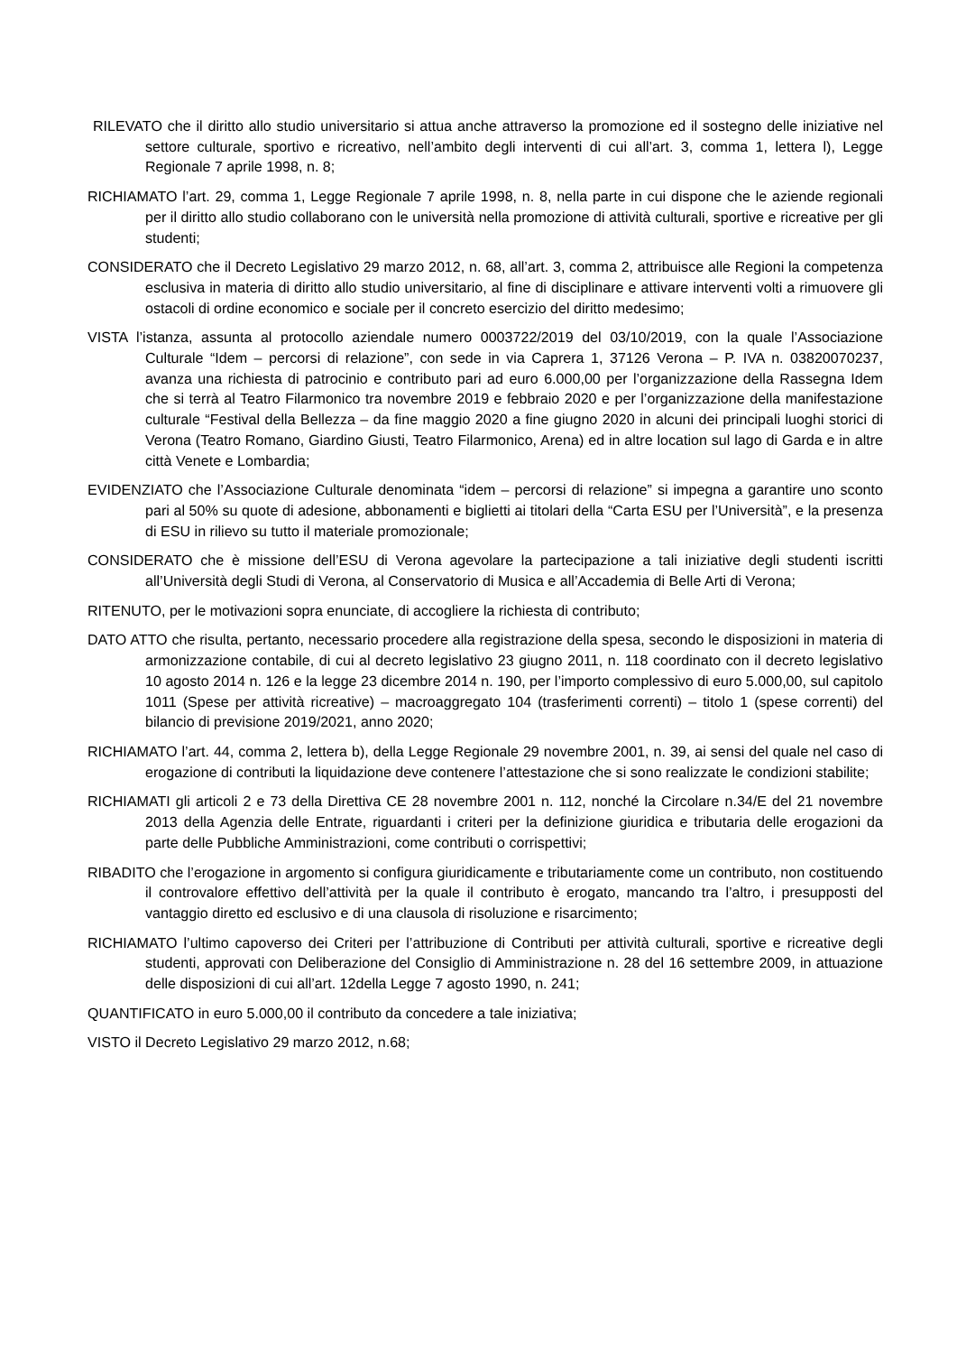RILEVATO che il diritto allo studio universitario si attua anche attraverso la promozione ed il sostegno delle iniziative nel settore culturale, sportivo e ricreativo, nell’ambito degli interventi di cui all’art. 3, comma 1, lettera l), Legge Regionale 7 aprile 1998, n. 8;
RICHIAMATO l’art. 29, comma 1, Legge Regionale 7 aprile 1998, n. 8, nella parte in cui dispone che le aziende regionali per il diritto allo studio collaborano con le università nella promozione di attività culturali, sportive e ricreative per gli studenti;
CONSIDERATO che il Decreto Legislativo 29 marzo 2012, n. 68, all’art. 3, comma 2, attribuisce alle Regioni la competenza esclusiva in materia di diritto allo studio universitario, al fine di disciplinare e attivare interventi volti a rimuovere gli ostacoli di ordine economico e sociale per il concreto esercizio del diritto medesimo;
VISTA l’istanza, assunta al protocollo aziendale numero 0003722/2019 del 03/10/2019, con la quale l’Associazione Culturale “Idem – percorsi di relazione”, con sede in via Caprera 1, 37126 Verona – P. IVA n. 03820070237, avanza una richiesta di patrocinio e contributo pari ad euro 6.000,00 per l’organizzazione della Rassegna Idem che si terrà al Teatro Filarmonico tra novembre 2019 e febbraio 2020 e per l’organizzazione della manifestazione culturale “Festival della Bellezza – da fine maggio 2020 a fine giugno 2020 in alcuni dei principali luoghi storici di Verona (Teatro Romano, Giardino Giusti, Teatro Filarmonico, Arena) ed in altre location sul lago di Garda e in altre città Venete e Lombardia;
EVIDENZIATO che l’Associazione Culturale denominata “idem – percorsi di relazione” si impegna a garantire uno sconto pari al 50% su quote di adesione, abbonamenti e biglietti ai titolari della “Carta ESU per l’Università”, e la presenza di ESU in rilievo su tutto il materiale promozionale;
CONSIDERATO che è missione dell’ESU di Verona agevolare la partecipazione a tali iniziative degli studenti iscritti all’Università degli Studi di Verona, al Conservatorio di Musica e all’Accademia di Belle Arti di Verona;
RITENUTO, per le motivazioni sopra enunciate, di accogliere la richiesta di contributo;
DATO ATTO che risulta, pertanto, necessario procedere alla registrazione della spesa, secondo le disposizioni in materia di armonizzazione contabile, di cui al decreto legislativo 23 giugno 2011, n. 118 coordinato con il decreto legislativo 10 agosto 2014 n. 126 e la legge 23 dicembre 2014 n. 190, per l’importo complessivo di euro 5.000,00, sul capitolo 1011 (Spese per attività ricreative) – macroaggregato 104 (trasferimenti correnti) – titolo 1 (spese correnti) del bilancio di previsione 2019/2021, anno 2020;
RICHIAMATO l’art. 44, comma 2, lettera b), della Legge Regionale 29 novembre 2001, n. 39, ai sensi del quale nel caso di erogazione di contributi la liquidazione deve contenere l’attestazione che si sono realizzate le condizioni stabilite;
RICHIAMATI gli articoli 2 e 73 della Direttiva CE 28 novembre 2001 n. 112, nonché la Circolare n.34/E del 21 novembre 2013 della Agenzia delle Entrate, riguardanti i criteri per la definizione giuridica e tributaria delle erogazioni da parte delle Pubbliche Amministrazioni, come contributi o corrispettivi;
RIBADITO che l’erogazione in argomento si configura giuridicamente e tributariamente come un contributo, non costituendo il controvalore effettivo dell’attività per la quale il contributo è erogato, mancando tra l’altro, i presupposti del vantaggio diretto ed esclusivo e di una clausola di risoluzione e risarcimento;
RICHIAMATO l’ultimo capoverso dei Criteri per l’attribuzione di Contributi per attività culturali, sportive e ricreative degli studenti, approvati con Deliberazione del Consiglio di Amministrazione n. 28 del 16 settembre 2009, in attuazione delle disposizioni di cui all’art. 12della Legge 7 agosto 1990, n. 241;
QUANTIFICATO in euro 5.000,00 il contributo da concedere a tale iniziativa;
VISTO il Decreto Legislativo 29 marzo 2012, n.68;